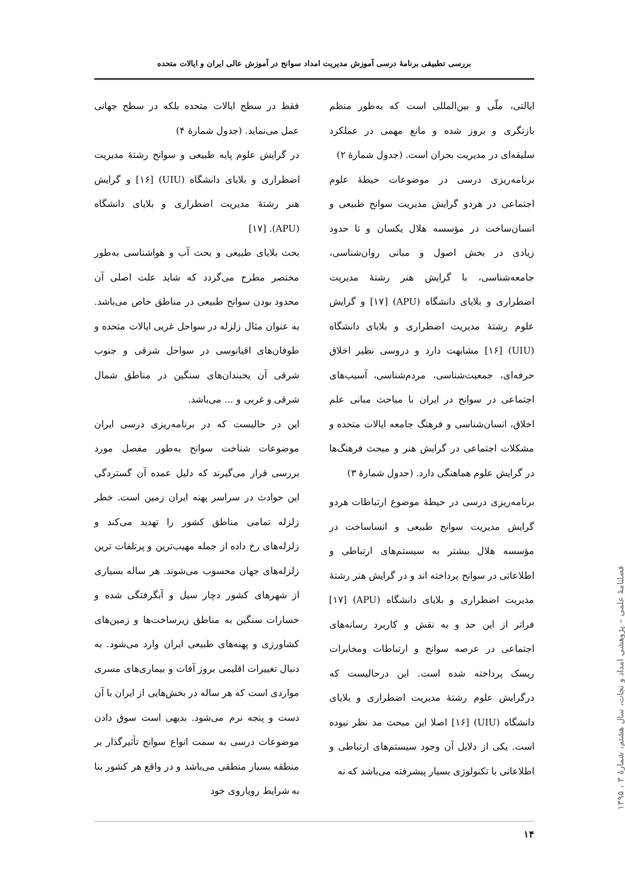بررسی تطبیقی برنامهٔ درسی آموزش مدیریت امداد سوانح در آموزش عالی ایران و ایالات متحده
ایالتی، ملّی و بین‌المللی است که به‌طور منظم بازنگری و بروز شده و مانع مهمی در عملکرد سلیقه‌ای در مدیریت بحران است. (جدول شمارهٔ ۲)
برنامه‌ریزی درسی در موضوعات حیطهٔ علوم اجتماعی در هردو گرایش مدیریت سوانح طبیعی و انسان‌ساخت در مؤسسه هلال یکسان و تا حدود زیادی در بخش اصول و مبانی روان‌شناسی، جامعه‌شناسی، با گرایش هنر رشتهٔ مدیریت اضطراری و بلایای دانشگاه (APU) [۱۷] و گرایش علوم رشتهٔ مدیریت اضطراری و بلایای دانشگاه (UIU) [۱۶] مشابهت دارد و دروسی نظیر اخلاق حرفه‌ای، جمعیت‌شناسی، مردم‌شناسی، آسیب‌های اجتماعی در سوانح در ایران با مباحث مبانی علم اخلاق، انسان‌شناسی و فرهنگ جامعه ایالات متحده و مشکلات اجتماعی در گرایش هنر و مبحث فرهنگ‌ها در گرایش علوم هماهنگی دارد. (جدول شمارهٔ ۳)
برنامه‌ریزی درسی در حیطهٔ موضوع ارتباطات هردو گرایش مدیریت سوانح طبیعی و انساساخت در مؤسسه هلال بیشتر به سیستم‌های ارتباطی و اطلاعاتی در سوانح پرداخته اند و در گرایش هنر رشتهٔ مدیریت اضطراری و بلایای دانشگاه (APU) [۱۷] فراتر از این حد و به نقش و کاربرد رسانه‌های اجتماعی در عرصه سوانح و ارتباطات ومخابرات ریسک پرداخته شده است. این درحالیست که درگرایش علوم رشتهٔ مدیریت اضطراری و بلایای دانشگاه (UIU) [۱۶] اصلا این مبحث مد نظر نبوده است. یکی از دلایل آن وجود سیستم‌های ارتباطی و اطلاعاتی با تکنولوژی بسیار پیشرفته می‌باشد که نه
فقط در سطح ایالات متحده بلکه در سطح جهانی عمل می‌نماید. (جدول شمارهٔ ۴)
در گرایش علوم پایه طبیعی و سوانح رشتهٔ مدیریت اضطراری و بلایای دانشگاه (UIU) [۱۶] و گرایش هنر رشتهٔ مدیریت اضطراری و بلایای دانشگاه (APU). [۱۷]
بحث بلایای طبیعی و بحث آب و هواشناسی به‌طور مختصر مطرح می‌گردد که شاید علت اصلی آن محدود بودن سوانح طبیعی در مناطق خاص می‌باشد. به عنوان مثال زلزله در سواحل غربی ایالات متحده و طوفان‌های اقیانوسی در سواحل شرقی و جنوب شرقی آن یخبندان‌های سنگین در مناطق شمال شرقی و غربی و ... می‌باشد.
این در حالیست که در برنامه‌ریزی درسی ایران موضوعات شناخت سوانح به‌طور مفصل مورد بررسی قرار می‌گیرند که دلیل عمده آن گستردگی این حوادث در سراسر پهنه ایران زمین است. خطر زلزله تمامی مناطق کشور را تهدید می‌کند و زلزله‌های رخ داده از جمله مهیب‌ترین و پرتلفات ترین زلزله‌های جهان محسوب می‌شوند. هر ساله بسیاری از شهرهای کشور دچار سیل و آبگرفتگی شده و خسارات سنگین به مناطق زیرساخت‌ها و زمین‌های کشاورزی و پهنه‌های طبیعی ایران وارد می‌شود. به دنبال تغییرات اقلیمی بروز آفات و بیماری‌های مسری مواردی است که هر ساله در بخش‌هایی از ایران با آن دست و پنجه نرم می‌شود. بدیهی است سوق دادن موضوعات درسی به سمت انواع سوانح تأثیرگذار بر منطقه بسیار منطقی می‌باشد و در واقع هر کشور بنا به شرایط رویاروی خود
فصلنامهٔ علمی – پژوهشی امداد و نجات، سال هشتم، شمارهٔ ۳ ، ۱۳۹۵
۱۴